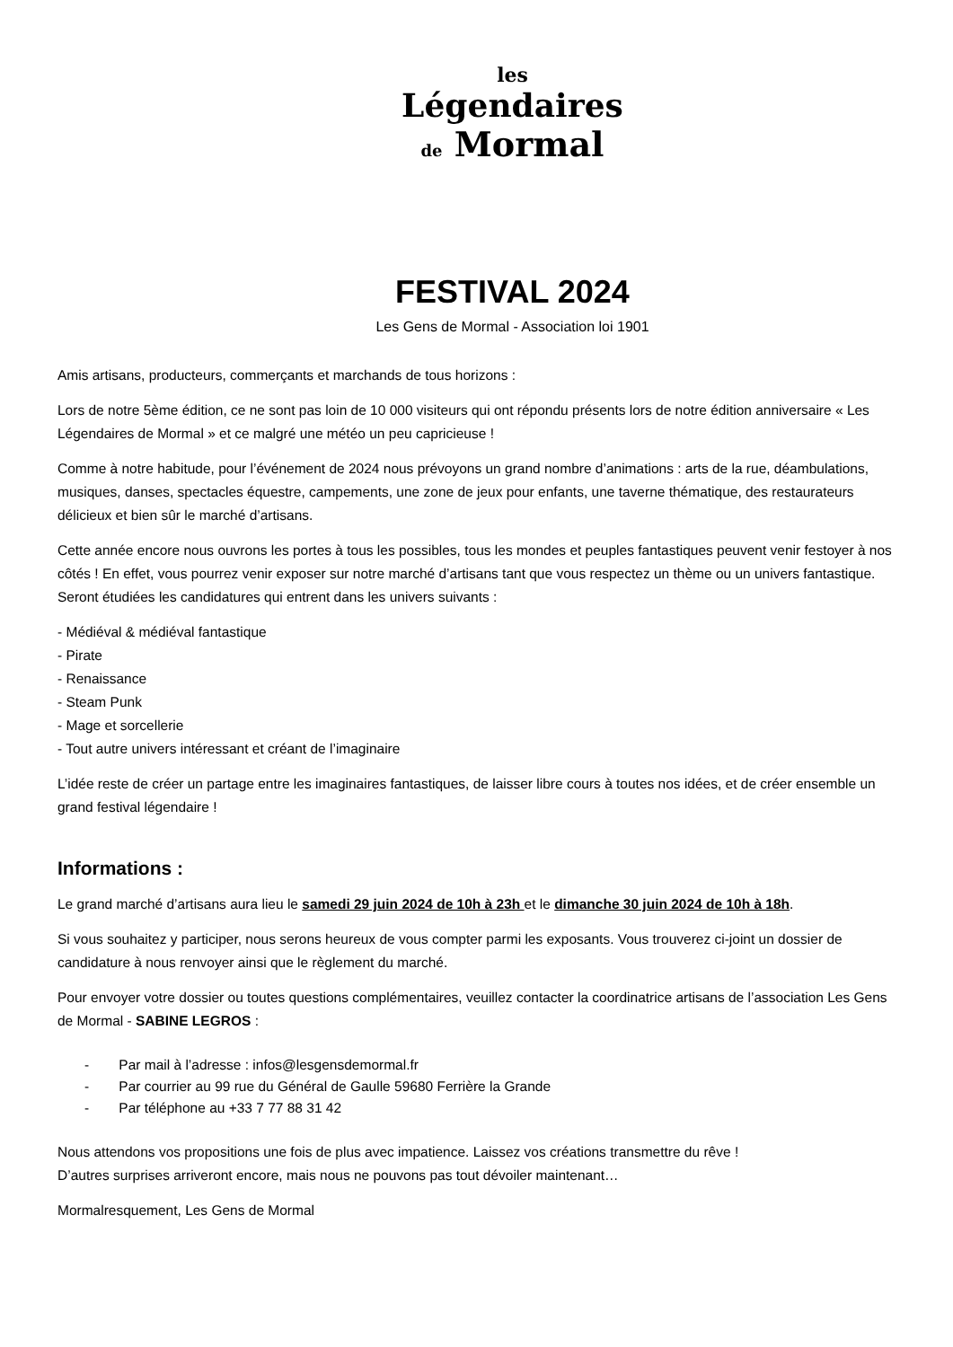les
Légendaires
de Mormal
FESTIVAL 2024
Les Gens de Mormal - Association loi 1901
Amis artisans, producteurs, commerçants et marchands de tous horizons :
Lors de notre 5ème édition, ce ne sont pas loin de 10 000 visiteurs qui ont répondu présents lors de notre édition anniversaire « Les Légendaires de Mormal » et ce malgré une météo un peu capricieuse !
Comme à notre habitude, pour l’événement de 2024 nous prévoyons un grand nombre d’animations : arts de la rue, déambulations, musiques, danses, spectacles équestre, campements, une zone de jeux pour enfants, une taverne thématique, des restaurateurs délicieux et bien sûr le marché d’artisans.
Cette année encore nous ouvrons les portes à tous les possibles, tous les mondes et peuples fantastiques peuvent venir festoyer à nos côtés ! En effet, vous pourrez venir exposer sur notre marché d’artisans tant que vous respectez un thème ou un univers fantastique. Seront étudiées les candidatures qui entrent dans les univers suivants :
- Médiéval & médiéval fantastique
- Pirate
- Renaissance
- Steam Punk
- Mage et sorcellerie
- Tout autre univers intéressant et créant de l’imaginaire
L’idée reste de créer un partage entre les imaginaires fantastiques, de laisser libre cours à toutes nos idées, et de créer ensemble un grand festival légendaire !
Informations :
Le grand marché d’artisans aura lieu le samedi 29 juin 2024 de 10h à 23h et le dimanche 30 juin 2024 de 10h à 18h.
Si vous souhaitez y participer, nous serons heureux de vous compter parmi les exposants. Vous trouverez ci-joint un dossier de candidature à nous renvoyer ainsi que le règlement du marché.
Pour envoyer votre dossier ou toutes questions complémentaires, veuillez contacter la coordinatrice artisans de l’association Les Gens de Mormal - SABINE LEGROS :
- Par mail à l’adresse : infos@lesgensdemormal.fr
- Par courrier au 99 rue du Général de Gaulle 59680 Ferrière la Grande
- Par téléphone au +33 7 77 88 31 42
Nous attendons vos propositions une fois de plus avec impatience. Laissez vos créations transmettre du rêve !
D’autres surprises arriveront encore, mais nous ne pouvons pas tout dévoiler maintenant…
Mormalresquement, Les Gens de Mormal